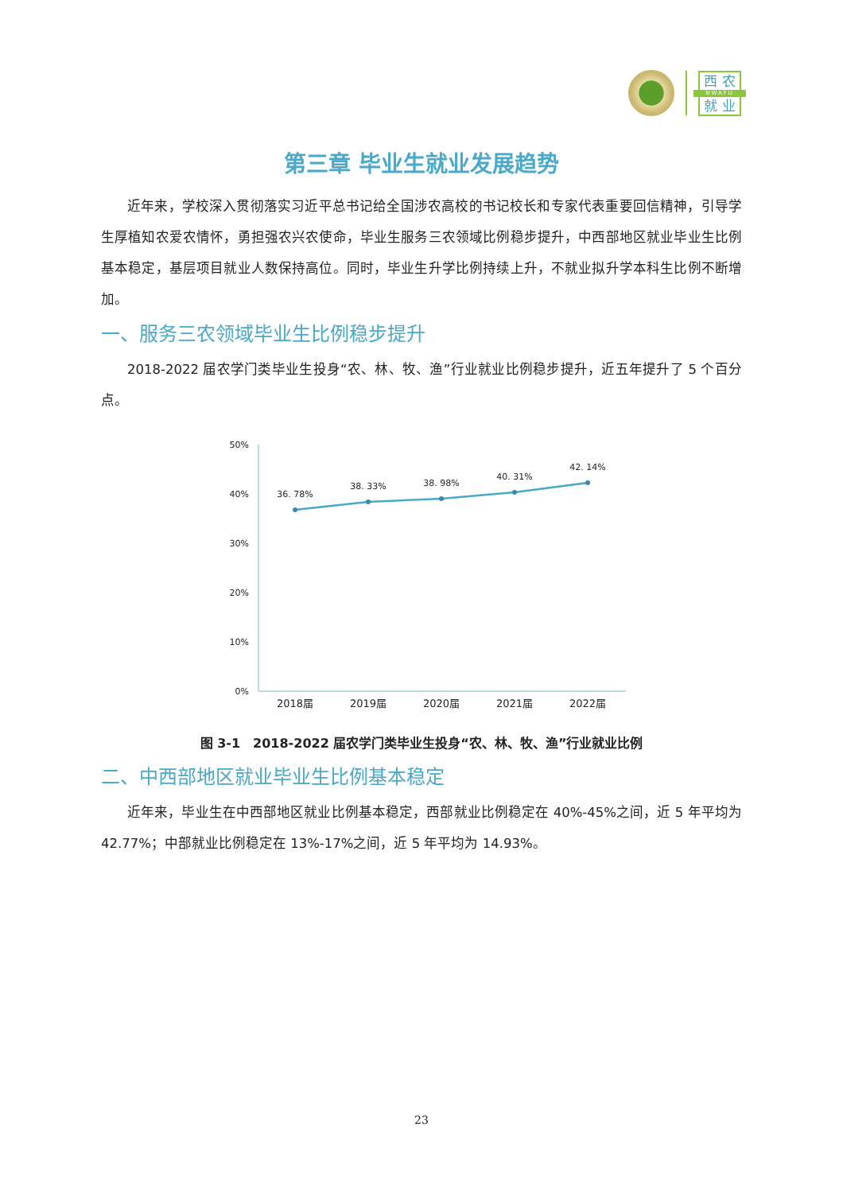西 农
NWAFU
就 业
第三章 毕业生就业发展趋势
近年来，学校深入贯彻落实习近平总书记给全国涉农高校的书记校长和专家代表重要回信精神，引导学生厚植知农爱农情怀，勇担强农兴农使命，毕业生服务三农领域比例稳步提升，中西部地区就业毕业生比例基本稳定，基层项目就业人数保持高位。同时，毕业生升学比例持续上升，不就业拟升学本科生比例不断增加。
一、服务三农领域毕业生比例稳步提升
2018-2022 届农学门类毕业生投身“农、林、牧、渔”行业就业比例稳步提升，近五年提升了 5 个百分点。
50%
40%
30%
20%
10%
0%
36. 78%
38. 33%
38. 98%
40. 31%
42. 14%
2018届
2019届
2020届
2021届
2022届
图 3-1　2018-2022 届农学门类毕业生投身“农、林、牧、渔”行业就业比例
二、中西部地区就业毕业生比例基本稳定
近年来，毕业生在中西部地区就业比例基本稳定，西部就业比例稳定在 40%-45%之间，近 5 年平均为 42.77%；中部就业比例稳定在 13%-17%之间，近 5 年平均为 14.93%。
23